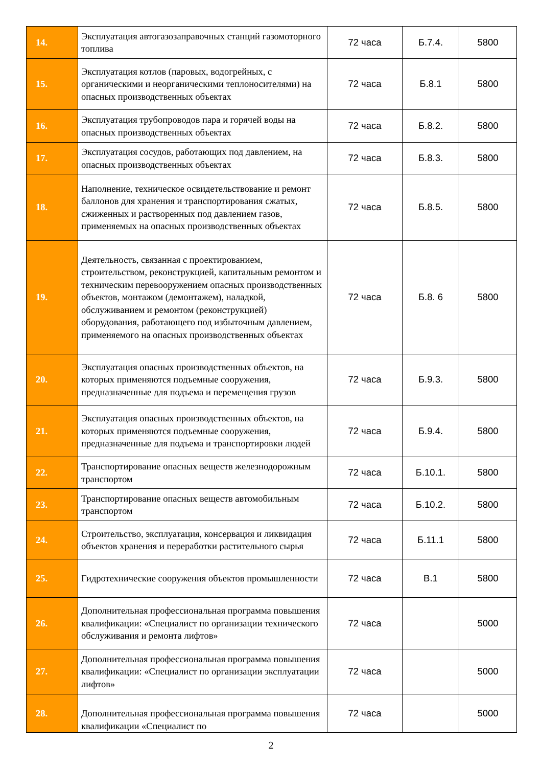| 14. | Эксплуатация автогазозаправочных станций газомоторного топлива | 72 часа | Б.7.4. | 5800 |
| 15. | Эксплуатация котлов (паровых, водогрейных, с органическими и неорганическими теплоносителями) на опасных производственных объектах | 72 часа | Б.8.1 | 5800 |
| 16. | Эксплуатация трубопроводов пара и горячей воды на опасных производственных объектах | 72 часа | Б.8.2. | 5800 |
| 17. | Эксплуатация сосудов, работающих под давлением, на опасных производственных объектах | 72 часа | Б.8.3. | 5800 |
| 18. | Наполнение, техническое освидетельствование и ремонт баллонов для хранения и транспортирования сжатых, сжиженных и растворенных под давлением газов, применяемых на опасных производственных объектах | 72 часа | Б.8.5. | 5800 |
| 19. | Деятельность, связанная с проектированием, строительством, реконструкцией, капитальным ремонтом и техническим перевооружением опасных производственных объектов, монтажом (демонтажем), наладкой, обслуживанием и ремонтом (реконструкцией) оборудования, работающего под избыточным давлением, применяемого на опасных производственных объектах | 72 часа | Б.8. 6 | 5800 |
| 20. | Эксплуатация опасных производственных объектов, на которых применяются подъемные сооружения, предназначенные для подъема и перемещения грузов | 72 часа | Б.9.3. | 5800 |
| 21. | Эксплуатация опасных производственных объектов, на которых применяются подъемные сооружения, предназначенные для подъема и транспортировки людей | 72 часа | Б.9.4. | 5800 |
| 22. | Транспортирование опасных веществ железнодорожным транспортом | 72 часа | Б.10.1. | 5800 |
| 23. | Транспортирование опасных веществ автомобильным транспортом | 72 часа | Б.10.2. | 5800 |
| 24. | Строительство, эксплуатация, консервация и ликвидация объектов хранения и переработки растительного сырья | 72 часа | Б.11.1 | 5800 |
| 25. | Гидротехнические сооружения объектов промышленности | 72 часа | В.1 | 5800 |
| 26. | Дополнительная профессиональная программа повышения квалификации: «Специалист по организации технического обслуживания и ремонта лифтов» | 72 часа | | 5000 |
| 27. | Дополнительная профессиональная программа повышения квалификации: «Специалист по организации эксплуатации лифтов» | 72 часа | | 5000 |
| 28. | Дополнительная профессиональная программа повышения квалификации «Специалист по | 72 часа | | 5000 |
2